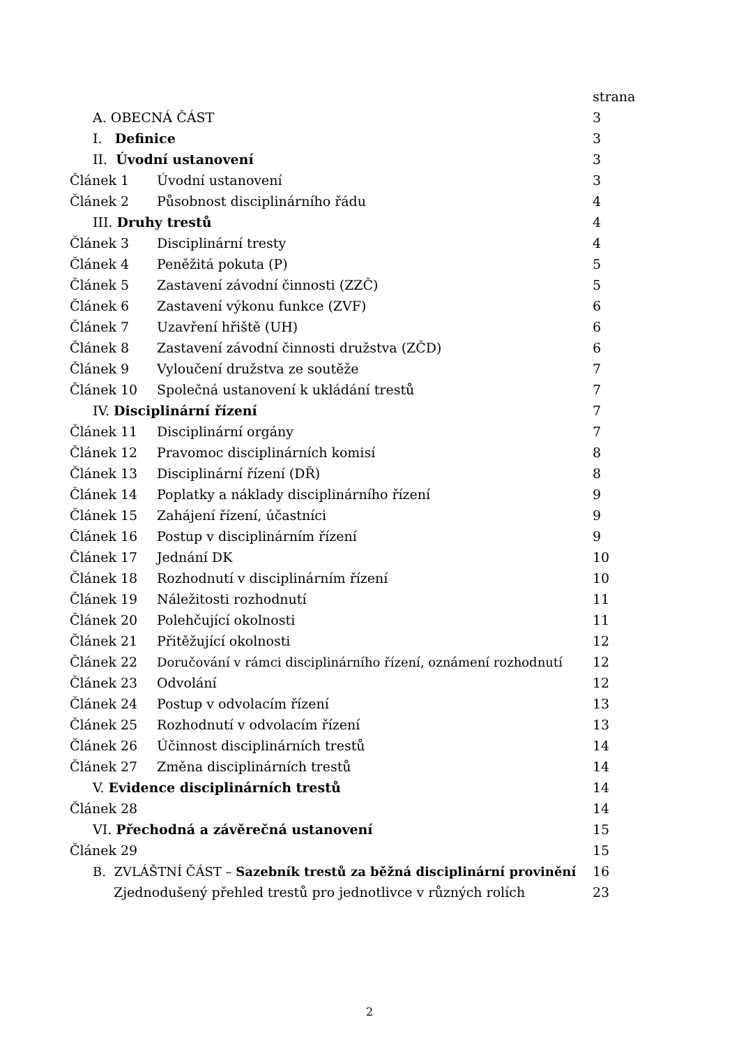| | | strana |
| A. OBECNÁ ČÁST | | 3 |
| I. Definice | | 3 |
| II. Úvodní ustanovení | | 3 |
| Článek 1 | Úvodní ustanovení | 3 |
| Článek 2 | Působnost disciplinárního řádu | 4 |
| III. Druhy trestů | | 4 |
| Článek 3 | Disciplinární tresty | 4 |
| Článek 4 | Peněžitá pokuta (P) | 5 |
| Článek 5 | Zastavení závodní činnosti (ZZČ) | 5 |
| Článek 6 | Zastavení výkonu funkce (ZVF) | 6 |
| Článek 7 | Uzavření hřiště (UH) | 6 |
| Článek 8 | Zastavení závodní činnosti družstva (ZČD) | 6 |
| Článek 9 | Vyloučení družstva ze soutěže | 7 |
| Článek 10 | Společná ustanovení k ukládání trestů | 7 |
| IV. Disciplinární řízení | | 7 |
| Článek 11 | Disciplinární orgány | 7 |
| Článek 12 | Pravomoc disciplinárních komisí | 8 |
| Článek 13 | Disciplinární řízení (DŘ) | 8 |
| Článek 14 | Poplatky a náklady disciplinárního řízení | 9 |
| Článek 15 | Zahájení řízení, účastníci | 9 |
| Článek 16 | Postup v disciplinárním řízení | 9 |
| Článek 17 | Jednání DK | 10 |
| Článek 18 | Rozhodnutí v disciplinárním řízení | 10 |
| Článek 19 | Náležitosti rozhodnutí | 11 |
| Článek 20 | Polehčující okolnosti | 11 |
| Článek 21 | Přitěžující okolnosti | 12 |
| Článek 22 | Doručování v rámci disciplinárního řízení, oznámení rozhodnutí | 12 |
| Článek 23 | Odvolání | 12 |
| Článek 24 | Postup v odvolacím řízení | 13 |
| Článek 25 | Rozhodnutí v odvolacím řízení | 13 |
| Článek 26 | Účinnost disciplinárních trestů | 14 |
| Článek 27 | Změna disciplinárních trestů | 14 |
| V. Evidence disciplinárních trestů | | 14 |
| Článek 28 | | 14 |
| VI. Přechodná a závěrečná ustanovení | | 15 |
| Článek 29 | | 15 |
| B. ZVLÁŠTNÍ ČÁST – Sazebník trestů za běžná disciplinární provinění | | 16 |
| Zjednodušený přehled trestů pro jednotlivce v různých rolích | | 23 |
2